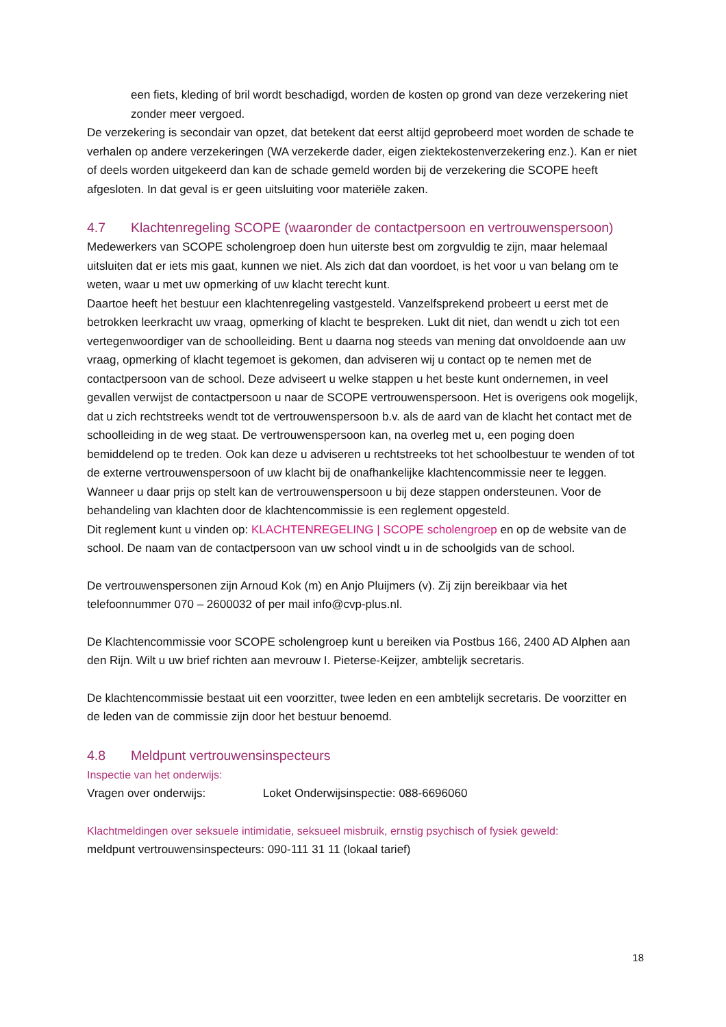een fiets, kleding of bril wordt beschadigd, worden de kosten op grond van deze verzekering niet zonder meer vergoed.
De verzekering is secondair van opzet, dat betekent dat eerst altijd geprobeerd moet worden de schade te verhalen op andere verzekeringen (WA verzekerde dader, eigen ziektekostenverzekering enz.). Kan er niet of deels worden uitgekeerd dan kan de schade gemeld worden bij de verzekering die SCOPE heeft afgesloten. In dat geval is er geen uitsluiting voor materiële zaken.
4.7 Klachtenregeling SCOPE (waaronder de contactpersoon en vertrouwenspersoon)
Medewerkers van SCOPE scholengroep doen hun uiterste best om zorgvuldig te zijn, maar helemaal uitsluiten dat er iets mis gaat, kunnen we niet. Als zich dat dan voordoet, is het voor u van belang om te weten, waar u met uw opmerking of uw klacht terecht kunt.
Daartoe heeft het bestuur een klachtenregeling vastgesteld. Vanzelfsprekend probeert u eerst met de betrokken leerkracht uw vraag, opmerking of klacht te bespreken. Lukt dit niet, dan wendt u zich tot een vertegenwoordiger van de schoolleiding. Bent u daarna nog steeds van mening dat onvoldoende aan uw vraag, opmerking of klacht tegemoet is gekomen, dan adviseren wij u contact op te nemen met de contactpersoon van de school. Deze adviseert u welke stappen u het beste kunt ondernemen, in veel gevallen verwijst de contactpersoon u naar de SCOPE vertrouwenspersoon. Het is overigens ook mogelijk, dat u zich rechtstreeks wendt tot de vertrouwenspersoon b.v. als de aard van de klacht het contact met de schoolleiding in de weg staat. De vertrouwenspersoon kan, na overleg met u, een poging doen bemiddelend op te treden. Ook kan deze u adviseren u rechtstreeks tot het schoolbestuur te wenden of tot de externe vertrouwenspersoon of uw klacht bij de onafhankelijke klachtencommissie neer te leggen. Wanneer u daar prijs op stelt kan de vertrouwenspersoon u bij deze stappen ondersteunen. Voor de behandeling van klachten door de klachtencommissie is een reglement opgesteld.
Dit reglement kunt u vinden op: KLACHTENREGELING | SCOPE scholengroep en op de website van de school. De naam van de contactpersoon van uw school vindt u in de schoolgids van de school.
De vertrouwenspersonen zijn Arnoud Kok (m) en Anjo Pluijmers (v). Zij zijn bereikbaar via het telefoonnummer 070 – 2600032 of per mail info@cvp-plus.nl.
De Klachtencommissie voor SCOPE scholengroep kunt u bereiken via Postbus 166, 2400 AD Alphen aan den Rijn. Wilt u uw brief richten aan mevrouw I. Pieterse-Keijzer, ambtelijk secretaris.
De klachtencommissie bestaat uit een voorzitter, twee leden en een ambtelijk secretaris. De voorzitter en de leden van de commissie zijn door het bestuur benoemd.
4.8 Meldpunt vertrouwensinspecteurs
Inspectie van het onderwijs:
Vragen over onderwijs: Loket Onderwijsinspectie: 088-6696060
Klachtmeldingen over seksuele intimidatie, seksueel misbruik, ernstig psychisch of fysiek geweld:
meldpunt vertrouwensinspecteurs: 090-111 31 11 (lokaal tarief)
18